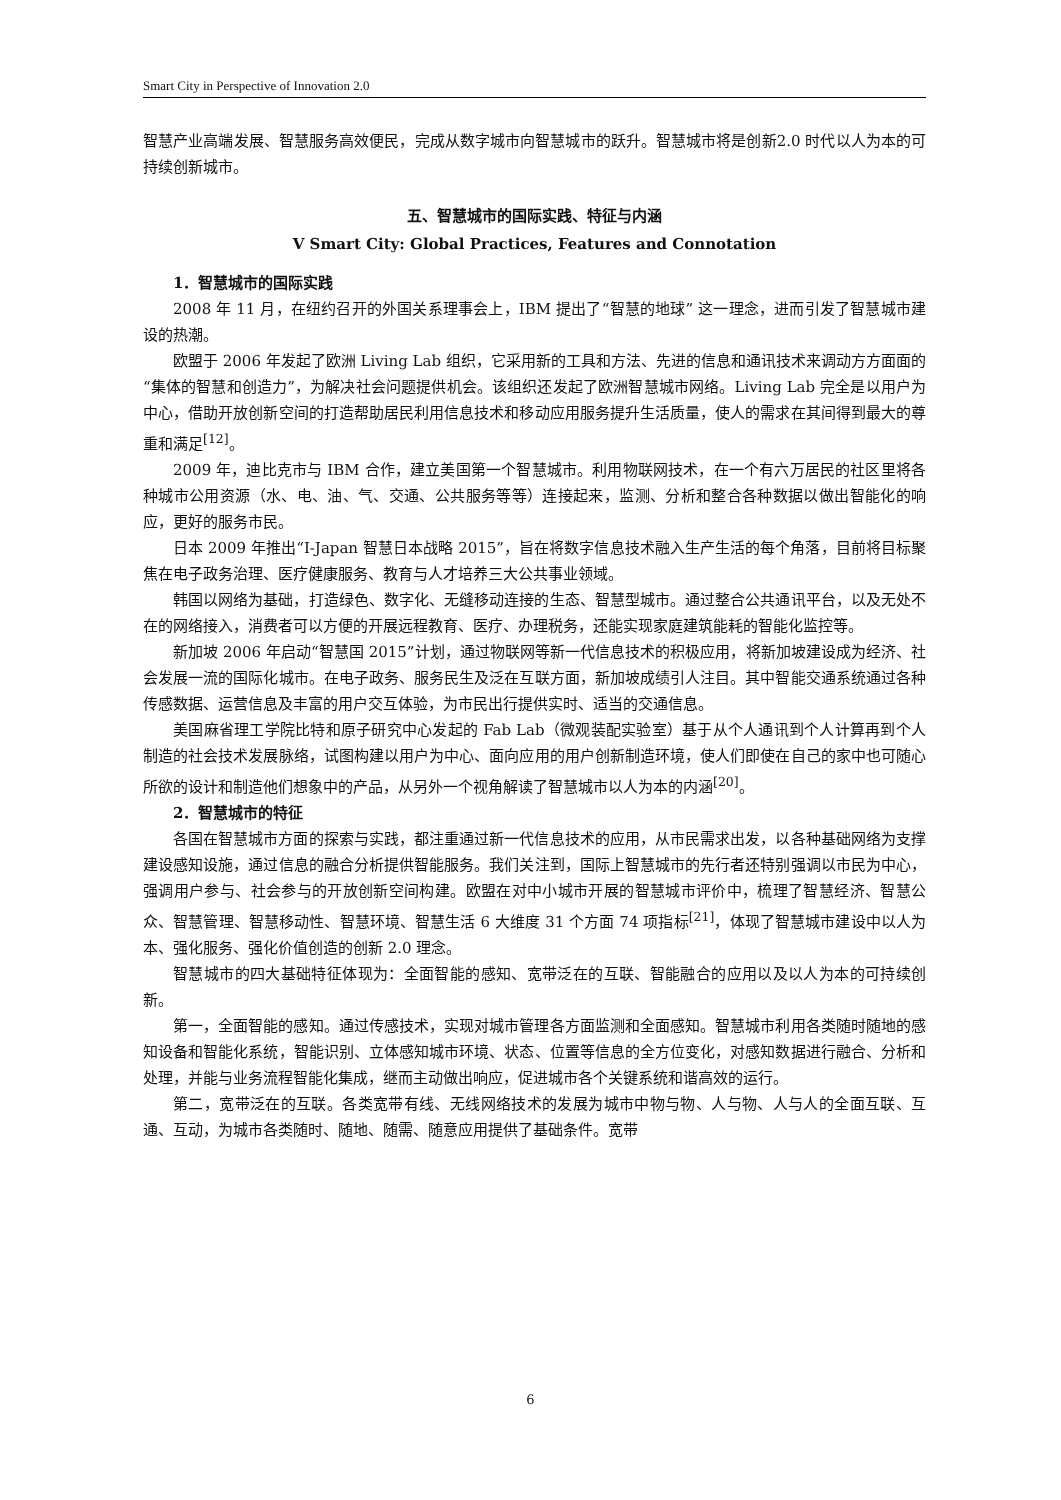Smart City in Perspective of Innovation 2.0
智慧产业高端发展、智慧服务高效便民，完成从数字城市向智慧城市的跃升。智慧城市将是创新2.0 时代以人为本的可持续创新城市。
五、智慧城市的国际实践、特征与内涵
Ⅴ Smart City: Global Practices, Features and Connotation
1．智慧城市的国际实践
2008 年 11 月，在纽约召开的外国关系理事会上，IBM 提出了“智慧的地球” 这一理念，进而引发了智慧城市建设的热潮。
欧盟于 2006 年发起了欧洲 Living Lab 组织，它采用新的工具和方法、先进的信息和通讯技术来调动方方面面的“集体的智慧和创造力”，为解决社会问题提供机会。该组织还发起了欧洲智慧城市网络。Living Lab 完全是以用户为中心，借助开放创新空间的打造帮助居民利用信息技术和移动应用服务提升生活质量，使人的需求在其间得到最大的尊重和满足<sup>[12]</sup>。
2009 年，迪比克市与 IBM 合作，建立美国第一个智慧城市。利用物联网技术，在一个有六万居民的社区里将各种城市公用资源（水、电、油、气、交通、公共服务等等）连接起来，监测、分析和整合各种数据以做出智能化的响应，更好的服务市民。
日本 2009 年推出“I-Japan 智慧日本战略 2015”，旨在将数字信息技术融入生产生活的每个角落，目前将目标聚焦在电子政务治理、医疗健康服务、教育与人才培养三大公共事业领域。
韩国以网络为基础，打造绿色、数字化、无缝移动连接的生态、智慧型城市。通过整合公共通讯平台，以及无处不在的网络接入，消费者可以方便的开展远程教育、医疗、办理税务，还能实现家庭建筑能耗的智能化监控等。
新加坡 2006 年启动“智慧国 2015”计划，通过物联网等新一代信息技术的积极应用，将新加坡建设成为经济、社会发展一流的国际化城市。在电子政务、服务民生及泛在互联方面，新加坡成绩引人注目。其中智能交通系统通过各种传感数据、运营信息及丰富的用户交互体验，为市民出行提供实时、适当的交通信息。
美国麻省理工学院比特和原子研究中心发起的 Fab Lab（微观装配实验室）基于从个人通讯到个人计算再到个人制造的社会技术发展脉络，试图构建以用户为中心、面向应用的用户创新制造环境，使人们即使在自己的家中也可随心所欲的设计和制造他们想象中的产品，从另外一个视角解读了智慧城市以人为本的内涵<sup>[20]</sup>。
2．智慧城市的特征
各国在智慧城市方面的探索与实践，都注重通过新一代信息技术的应用，从市民需求出发，以各种基础网络为支撑建设感知设施，通过信息的融合分析提供智能服务。我们关注到，国际上智慧城市的先行者还特别强调以市民为中心，强调用户参与、社会参与的开放创新空间构建。欧盟在对中小城市开展的智慧城市评价中，梳理了智慧经济、智慧公众、智慧管理、智慧移动性、智慧环境、智慧生活 6 大维度 31 个方面 74 项指标<sup>[21]</sup>，体现了智慧城市建设中以人为本、强化服务、强化价值创造的创新 2.0 理念。
智慧城市的四大基础特征体现为：全面智能的感知、宽带泛在的互联、智能融合的应用以及以人为本的可持续创新。
第一，全面智能的感知。通过传感技术，实现对城市管理各方面监测和全面感知。智慧城市利用各类随时随地的感知设备和智能化系统，智能识别、立体感知城市环境、状态、位置等信息的全方位变化，对感知数据进行融合、分析和处理，并能与业务流程智能化集成，继而主动做出响应，促进城市各个关键系统和谐高效的运行。
第二，宽带泛在的互联。各类宽带有线、无线网络技术的发展为城市中物与物、人与物、人与人的全面互联、互通、互动，为城市各类随时、随地、随需、随意应用提供了基础条件。宽带
6